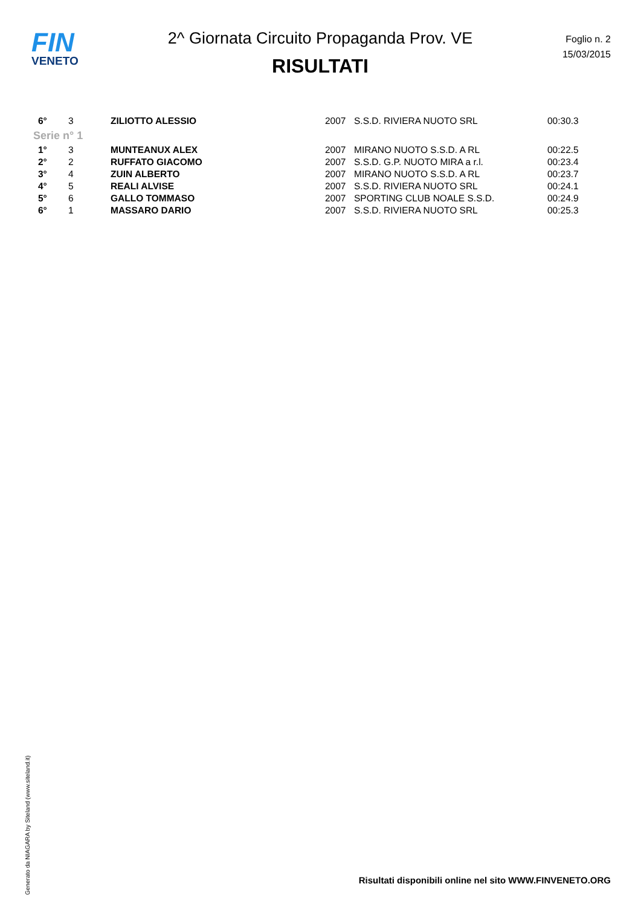FIN
VENETO
2^ Giornata Circuito Propaganda Prov. VE
RISULTATI
Foglio n. 2
15/03/2015
| 6° | 3 | ZILIOTTO ALESSIO | 2007 | S.S.D. RIVIERA NUOTO SRL | 00:30.3 |
| Serie n° 1 | | | | | |
| 1° | 3 | MUNTEANUX ALEX | 2007 | MIRANO NUOTO S.S.D. A RL | 00:22.5 |
| 2° | 2 | RUFFATO GIACOMO | 2007 | S.S.D. G.P. NUOTO MIRA a r.l. | 00:23.4 |
| 3° | 4 | ZUIN ALBERTO | 2007 | MIRANO NUOTO S.S.D. A RL | 00:23.7 |
| 4° | 5 | REALI ALVISE | 2007 | S.S.D. RIVIERA NUOTO SRL | 00:24.1 |
| 5° | 6 | GALLO TOMMASO | 2007 | SPORTING CLUB NOALE S.S.D. | 00:24.9 |
| 6° | 1 | MASSARO DARIO | 2007 | S.S.D. RIVIERA NUOTO SRL | 00:25.3 |
Generato da NIAGARA by Siteland (www.siteland.it)
Risultati disponibili online nel sito WWW.FINVENETO.ORG